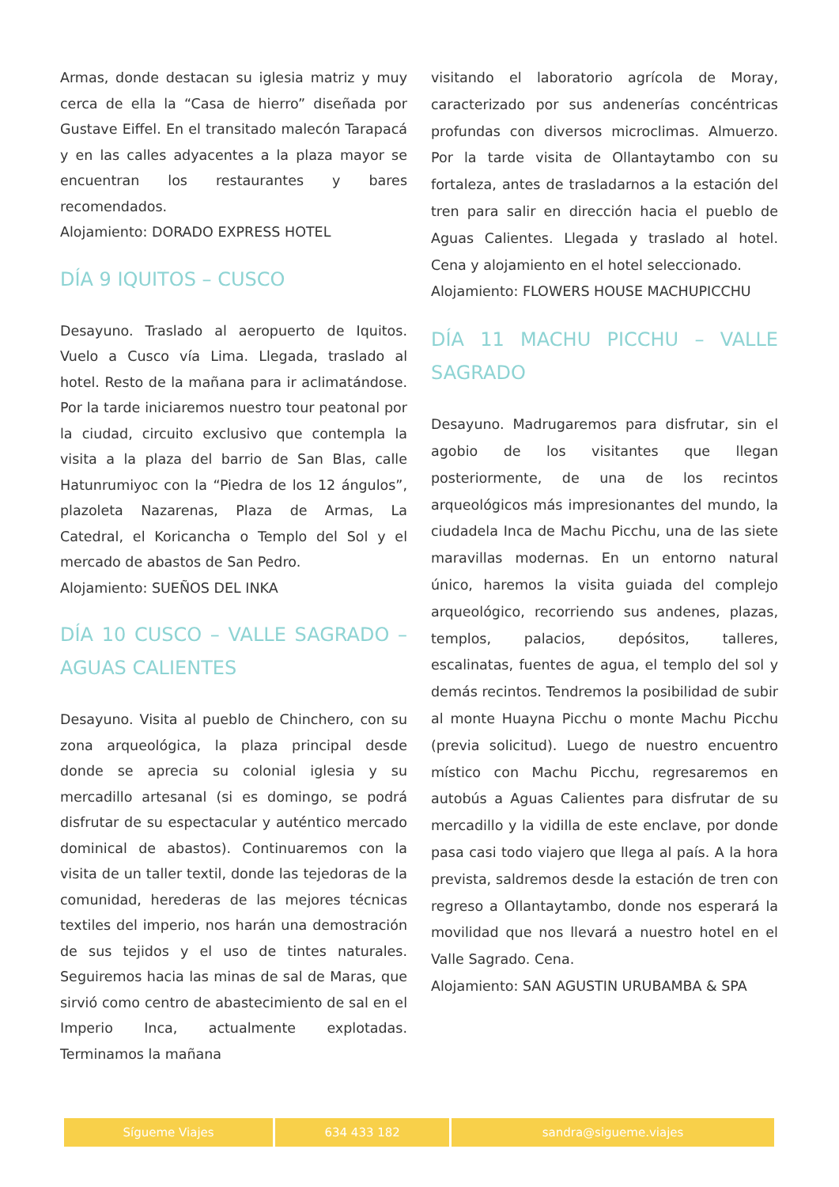Armas, donde destacan su iglesia matriz y muy cerca de ella la “Casa de hierro” diseñada por Gustave Eiffel. En el transitado malecón Tarapacá y en las calles adyacentes a la plaza mayor se encuentran los restaurantes y bares recomendados.
Alojamiento: DORADO EXPRESS HOTEL
DÍA 9 IQUITOS – CUSCO
Desayuno. Traslado al aeropuerto de Iquitos. Vuelo a Cusco vía Lima. Llegada, traslado al hotel. Resto de la mañana para ir aclimatándose. Por la tarde iniciaremos nuestro tour peatonal por la ciudad, circuito exclusivo que contempla la visita a la plaza del barrio de San Blas, calle Hatunrumiyoc con la “Piedra de los 12 ángulos”, plazoleta Nazarenas, Plaza de Armas, La Catedral, el Koricancha o Templo del Sol y el mercado de abastos de San Pedro.
Alojamiento: SUEÑOS DEL INKA
DÍA 10 CUSCO – VALLE SAGRADO – AGUAS CALIENTES
Desayuno. Visita al pueblo de Chinchero, con su zona arqueológica, la plaza principal desde donde se aprecia su colonial iglesia y su mercadillo artesanal (si es domingo, se podrá disfrutar de su espectacular y auténtico mercado dominical de abastos). Continuaremos con la visita de un taller textil, donde las tejedoras de la comunidad, herederas de las mejores técnicas textiles del imperio, nos harán una demostración de sus tejidos y el uso de tintes naturales. Seguiremos hacia las minas de sal de Maras, que sirvió como centro de abastecimiento de sal en el Imperio Inca, actualmente explotadas. Terminamos la mañana
visitando el laboratorio agrícola de Moray, caracterizado por sus andenerías concéntricas profundas con diversos microclimas. Almuerzo. Por la tarde visita de Ollantaytambo con su fortaleza, antes de trasladarnos a la estación del tren para salir en dirección hacia el pueblo de Aguas Calientes. Llegada y traslado al hotel. Cena y alojamiento en el hotel seleccionado.
Alojamiento: FLOWERS HOUSE MACHUPICCHU
DÍA 11 MACHU PICCHU – VALLE SAGRADO
Desayuno. Madrugaremos para disfrutar, sin el agobio de los visitantes que llegan posteriormente, de una de los recintos arqueológicos más impresionantes del mundo, la ciudadela Inca de Machu Picchu, una de las siete maravillas modernas. En un entorno natural único, haremos la visita guiada del complejo arqueológico, recorriendo sus andenes, plazas, templos, palacios, depósitos, talleres, escalinatas, fuentes de agua, el templo del sol y demás recintos. Tendremos la posibilidad de subir al monte Huayna Picchu o monte Machu Picchu (previa solicitud). Luego de nuestro encuentro místico con Machu Picchu, regresaremos en autobús a Aguas Calientes para disfrutar de su mercadillo y la vidilla de este enclave, por donde pasa casi todo viajero que llega al país. A la hora prevista, saldremos desde la estación de tren con regreso a Ollantaytambo, donde nos esperará la movilidad que nos llevará a nuestro hotel en el Valle Sagrado. Cena.
Alojamiento: SAN AGUSTIN URUBAMBA & SPA
| Sígueme Viajes | 634 433 182 | sandra@sigueme.viajes |